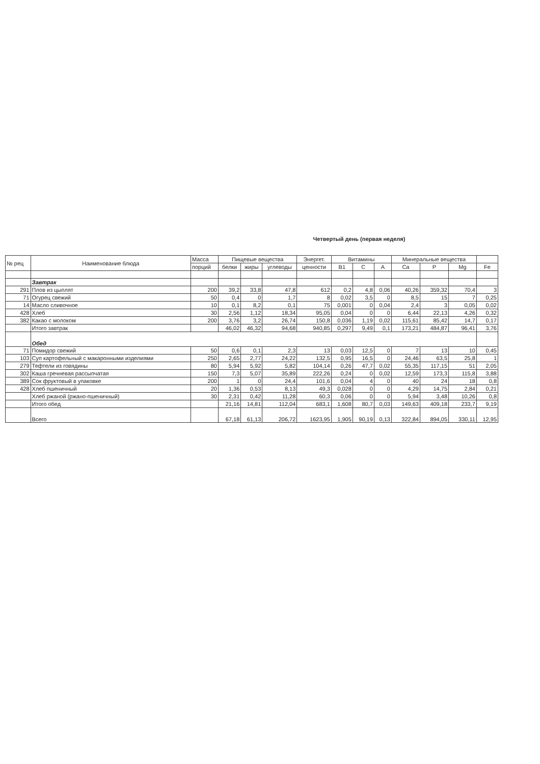Четвертый день (первая неделя)
| № рец | Наименование блюда | Масса | Пищевые вещества | | | Энергет. | Витамины | | | Минеральные вещества | | | |
| --- | --- | --- | --- | --- | --- | --- | --- | --- | --- | --- | --- | --- | --- |
| | | порций | белки | жиры | углеводы | ценности | B1 | C | A | Ca | P | Mg | Fe |
| | Завтрак | | | | | | | | | | | | |
| 291 | Плов из цыплят | 200 | 39,2 | 33,8 | 47,8 | 612 | 0,2 | 4,8 | 0,06 | 40,26 | 359,32 | 70,4 | 3 |
| 71 | Огурец свежий | 50 | 0,4 | 0 | 1,7 | 8 | 0,02 | 3,5 | 0 | 8,5 | 15 | 7 | 0,25 |
| 14 | Масло сливочное | 10 | 0,1 | 8,2 | 0,1 | 75 | 0,001 | 0 | 0,04 | 2,4 | 3 | 0,05 | 0,02 |
| 428 | Хлеб | 30 | 2,56 | 1,12 | 18,34 | 95,05 | 0,04 | 0 | 0 | 6,44 | 22,13 | 4,26 | 0,32 |
| 382 | Какао с молоком | 200 | 3,76 | 3,2 | 26,74 | 150,8 | 0,036 | 1,19 | 0,02 | 115,61 | 85,42 | 14,7 | 0,17 |
| | Итого завтрак | | 46,02 | 46,32 | 94,68 | 940,85 | 0,297 | 9,49 | 0,1 | 173,21 | 484,87 | 96,41 | 3,76 |
| | Обед | | | | | | | | | | | | |
| 71 | Помидор свежий | 50 | 0,6 | 0,1 | 2,3 | 13 | 0,03 | 12,5 | 0 | 7 | 13 | 10 | 0,45 |
| 103 | Суп картофельный с макаронными изделиями | 250 | 2,65 | 2,77 | 24,22 | 132,5 | 0,95 | 16,5 | 0 | 24,46 | 63,5 | 25,8 | 1 |
| 279 | Тефтели из говядины | 80 | 5,94 | 5,92 | 5,82 | 104,14 | 0,26 | 47,7 | 0,02 | 55,35 | 117,15 | 51 | 2,05 |
| 302 | Каша гречневая рассыпчатая | 150 | 7,3 | 5,07 | 35,89 | 222,26 | 0,24 | 0 | 0,02 | 12,59 | 173,3 | 115,8 | 3,88 |
| 389 | Сок фруктовый в упаковке | 200 | 1 | 0 | 24,4 | 101,6 | 0,04 | 4 | 0 | 40 | 24 | 18 | 0,8 |
| 428 | Хлеб пшеничный | 20 | 1,36 | 0,53 | 8,13 | 49,3 | 0,028 | 0 | 0 | 4,29 | 14,75 | 2,84 | 0,21 |
| | Хлеб ржаной (ржано-пшеничный) | 30 | 2,31 | 0,42 | 11,28 | 60,3 | 0,06 | 0 | 0 | 5,94 | 3,48 | 10,26 | 0,8 |
| | Итого обед | | 21,16 | 14,81 | 112,04 | 683,1 | 1,608 | 80,7 | 0,03 | 149,63 | 409,18 | 233,7 | 9,19 |
| | Всего | | 67,18 | 61,13 | 206,72 | 1623,95 | 1,905 | 90,19 | 0,13 | 322,84 | 894,05 | 330,11 | 12,95 |